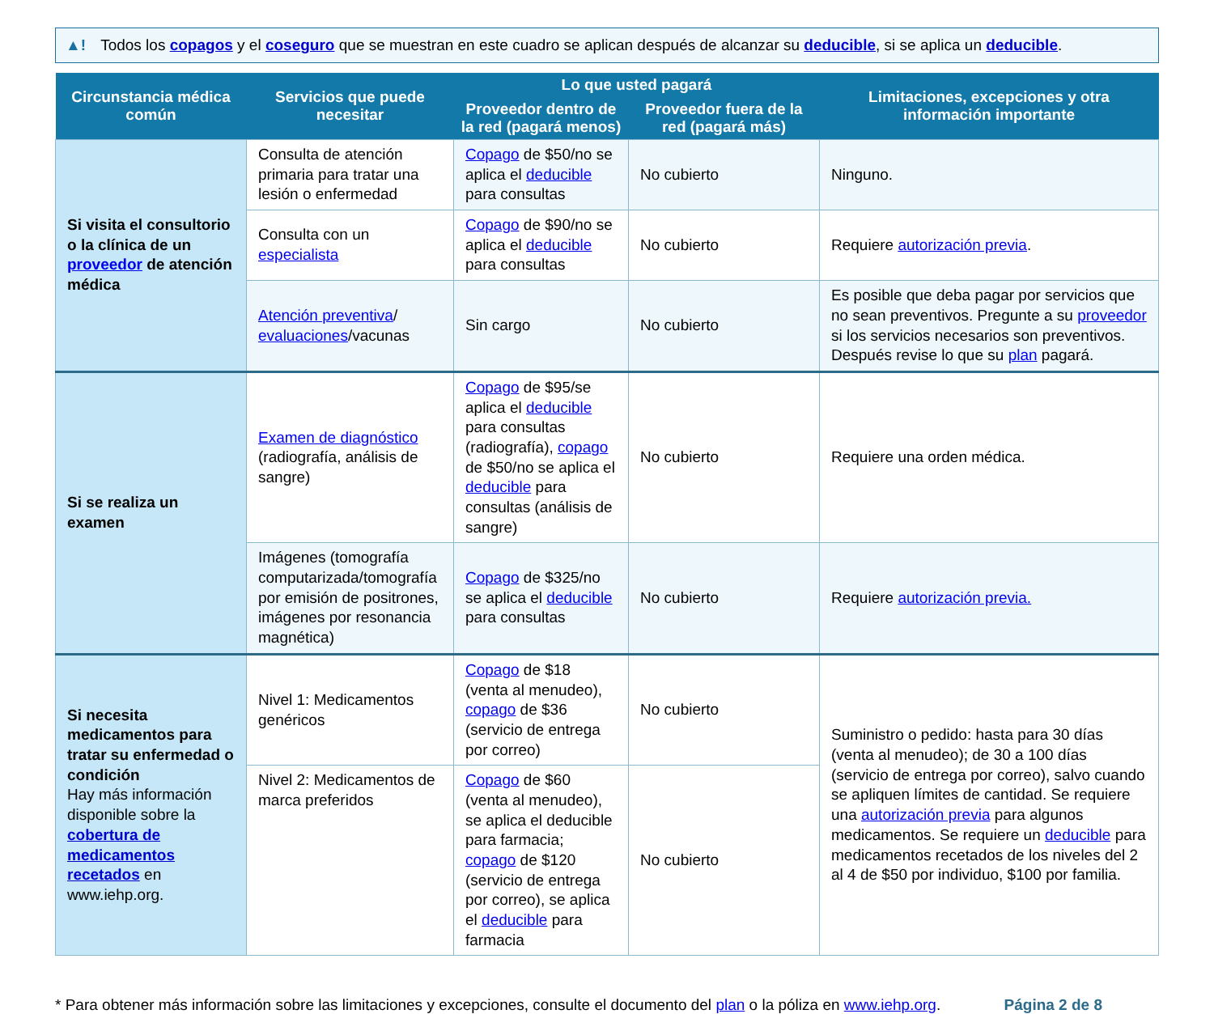▲! Todos los copagos y el coseguro que se muestran en este cuadro se aplican después de alcanzar su deducible, si se aplica un deducible.
| Circunstancia médica común | Servicios que puede necesitar | Lo que usted pagará | | Limitaciones, excepciones y otra información importante |
| --- | --- | --- | --- | --- |
| | | Proveedor dentro de la red (pagará menos) | Proveedor fuera de la red (pagará más) | |
| Si visita el consultorio o la clínica de un proveedor de atención médica | Consulta de atención primaria para tratar una lesión o enfermedad | Copago de $50/no se aplica el deducible para consultas | No cubierto | Ninguno. |
| | Consulta con un especialista | Copago de $90/no se aplica el deducible para consultas | No cubierto | Requiere autorización previa . |
| | Atención preventiva / evaluaciones /vacunas | Sin cargo | No cubierto | Es posible que deba pagar por servicios que no sean preventivos. Pregunte a su proveedor si los servicios necesarios son preventivos. Después revise lo que su plan pagará. |
| Si se realiza un examen | Examen de diagnóstico (radiografía, análisis de sangre) | Copago de $95/se aplica el deducible para consultas (radiografía), copago de $50/no se aplica el deducible para consultas (análisis de sangre) | No cubierto | Requiere una orden médica. |
| | Imágenes (tomografía computarizada/tomografía por emisión de positrones, imágenes por resonancia magnética) | Copago de $325/no se aplica el deducible para consultas | No cubierto | Requiere autorización previa. |
| Si necesita medicamentos para tratar su enfermedad o condición Hay más información disponible sobre la cobertura de medicamentos recetados en www.iehp.org. | Nivel 1: Medicamentos genéricos | Copago de $18 (venta al menudeo), copago de $36 (servicio de entrega por correo) | No cubierto | Suministro o pedido: hasta para 30 días (venta al menudeo); de 30 a 100 días (servicio de entrega por correo), salvo cuando se apliquen límites de cantidad. Se requiere una autorización previa para algunos medicamentos. Se requiere un deducible para medicamentos recetados de los niveles del 2 al 4 de $50 por individuo, $100 por familia. |
| | Nivel 2: Medicamentos de marca preferidos | Copago de $60 (venta al menudeo), se aplica el deducible para farmacia; copago de $120 (servicio de entrega por correo), se aplica el deducible para farmacia | No cubierto | |
* Para obtener más información sobre las limitaciones y excepciones, consulte el documento del plan o la póliza en www.iehp.org. Página 2 de 8